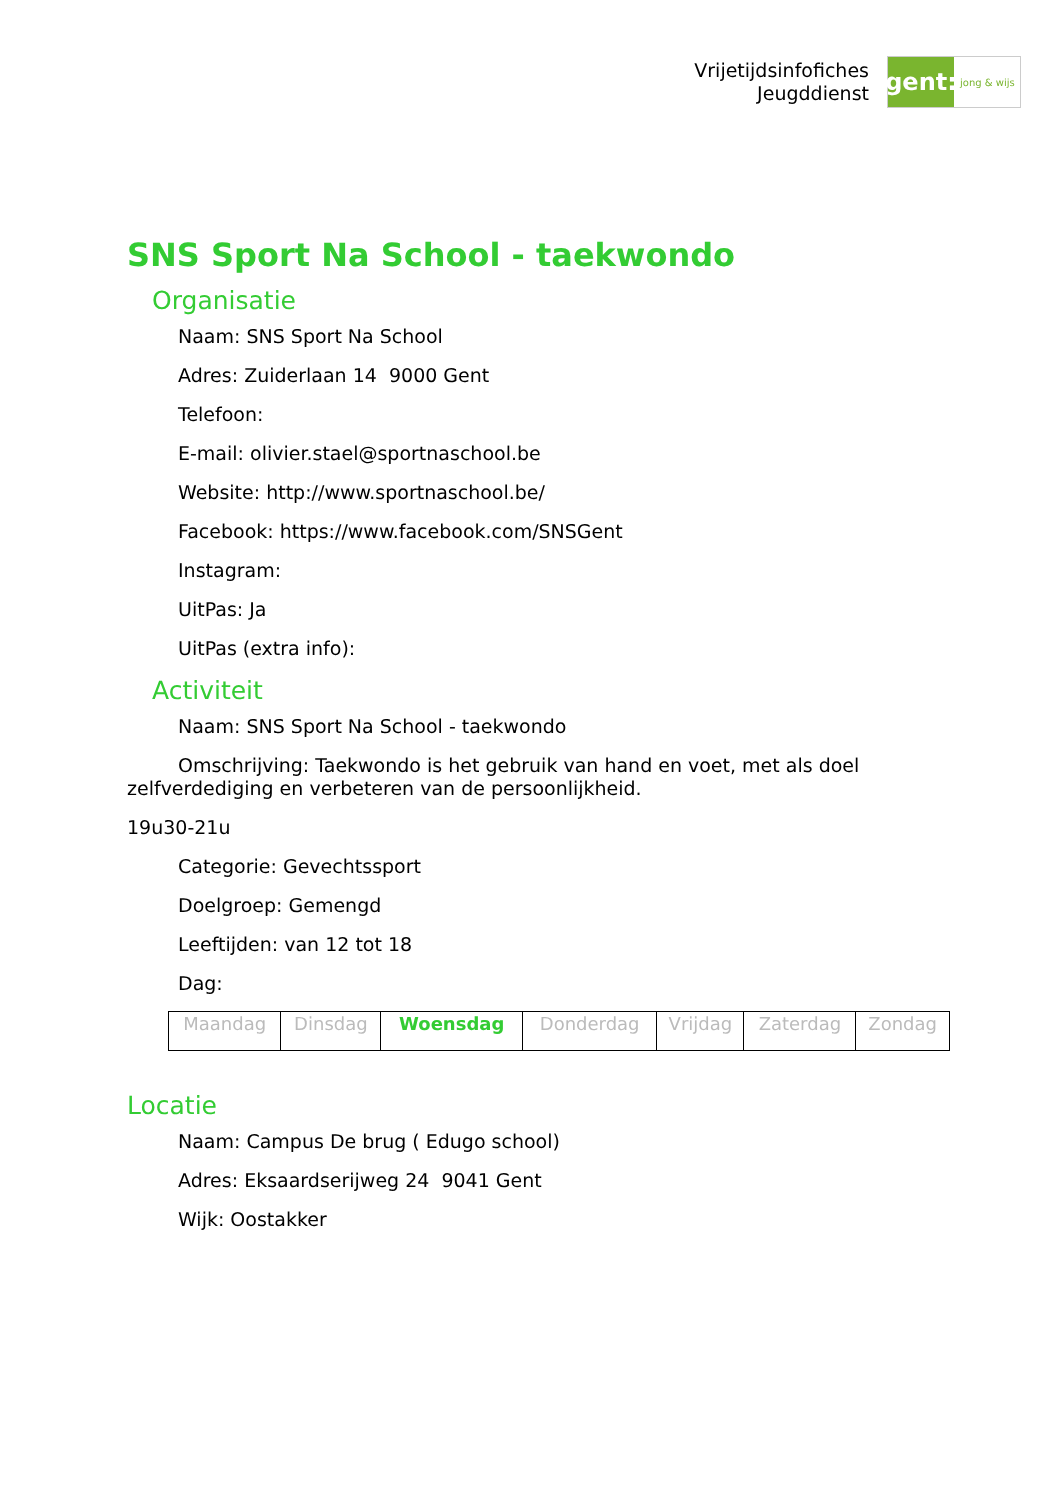Vrijetijdsinfofiches
Jeugddienst
gent:
jong & wijs
SNS Sport Na School - taekwondo
Organisatie
Naam: SNS Sport Na School
Adres: Zuiderlaan 14 9000 Gent
Telefoon:
E-mail: olivier.stael@sportnaschool.be
Website: http://www.sportnaschool.be/
Facebook: https://www.facebook.com/SNSGent
Instagram:
UitPas: Ja
UitPas (extra info):
Activiteit
Naam: SNS Sport Na School - taekwondo
Omschrijving: Taekwondo is het gebruik van hand en voet, met als doel zelfverdediging en verbeteren van de persoonlijkheid.
19u30-21u
Categorie: Gevechtssport
Doelgroep: Gemengd
Leeftijden: van 12 tot 18
Dag:
| Maandag | Dinsdag | Woensdag | Donderdag | Vrijdag | Zaterdag | Zondag |
Locatie
Naam: Campus De brug ( Edugo school)
Adres: Eksaardserijweg 24 9041 Gent
Wijk: Oostakker